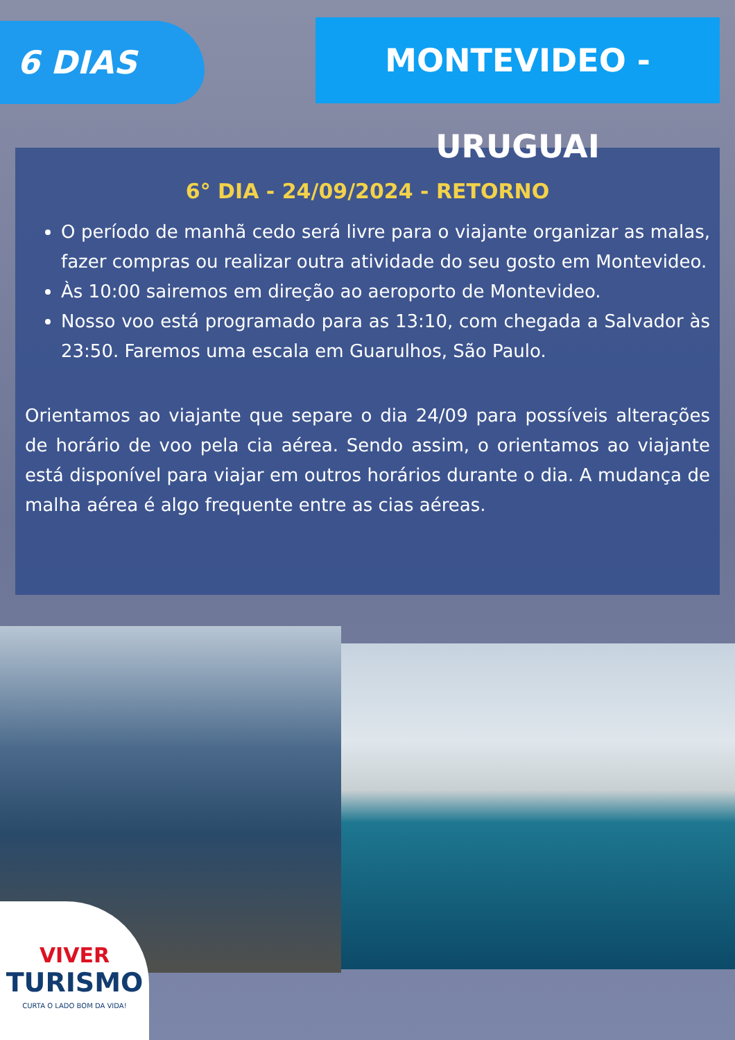6 DIAS
MONTEVIDEO - URUGUAI
6° DIA - 24/09/2024 - RETORNO
O período de manhã cedo será livre para o viajante organizar as malas, fazer compras ou realizar outra atividade do seu gosto em Montevideo.
Às 10:00 sairemos em direção ao aeroporto de Montevideo.
Nosso voo está programado para as 13:10, com chegada a Salvador às 23:50. Faremos uma escala em Guarulhos, São Paulo.
Orientamos ao viajante que separe o dia 24/09 para possíveis alterações de horário de voo pela cia aérea. Sendo assim, o orientamos ao viajante está disponível para viajar em outros horários durante o dia. A mudança de malha aérea é algo frequente entre as cias aéreas.
VIVER
TURISMO
CURTA O LADO BOM DA VIDA!